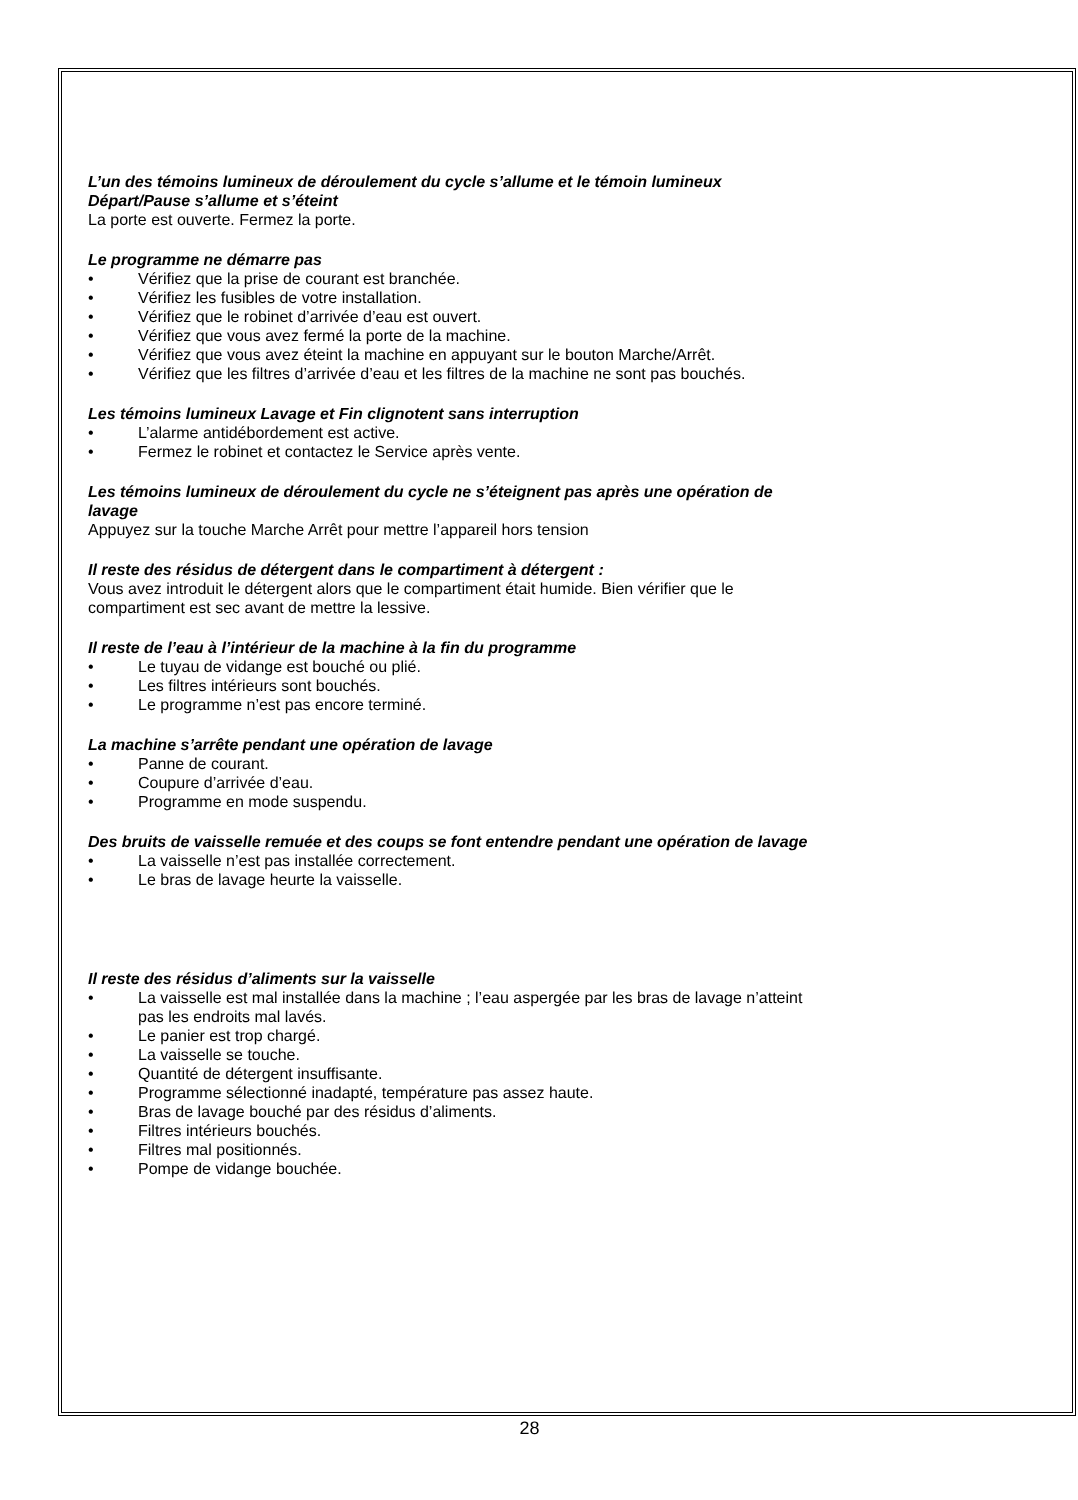L’un des témoins lumineux de déroulement du cycle s’allume et le témoin lumineux
Départ/Pause s’allume et s’éteint
La porte est ouverte. Fermez la porte.
Le programme ne démarre pas
• Vérifiez que la prise de courant est branchée.
• Vérifiez les fusibles de votre installation.
• Vérifiez que le robinet d’arrivée d’eau est ouvert.
• Vérifiez que vous avez fermé la porte de la machine.
• Vérifiez que vous avez éteint la machine en appuyant sur le bouton Marche/Arrêt.
• Vérifiez que les filtres d’arrivée d’eau et les filtres de la machine ne sont pas bouchés.
Les témoins lumineux Lavage et Fin clignotent sans interruption
• L’alarme antidébordement est active.
• Fermez le robinet et contactez le Service après vente.
Les témoins lumineux de déroulement du cycle ne s’éteignent pas après une opération de
lavage
Appuyez sur la touche Marche Arrêt pour mettre l’appareil hors tension
Il reste des résidus de détergent dans le compartiment à détergent :
Vous avez introduit le détergent alors que le compartiment était humide. Bien vérifier que le
compartiment est sec avant de mettre la lessive.
Il reste de l’eau à l’intérieur de la machine à la fin du programme
• Le tuyau de vidange est bouché ou plié.
• Les filtres intérieurs sont bouchés.
• Le programme n’est pas encore terminé.
La machine s’arrête pendant une opération de lavage
• Panne de courant.
• Coupure d’arrivée d’eau.
• Programme en mode suspendu.
Des bruits de vaisselle remuée et des coups se font entendre pendant une opération de lavage
• La vaisselle n’est pas installée correctement.
• Le bras de lavage heurte la vaisselle.
Il reste des résidus d’aliments sur la vaisselle
• La vaisselle est mal installée dans la machine ; l’eau aspergée par les bras de lavage n’atteint
pas les endroits mal lavés.
• Le panier est trop chargé.
• La vaisselle se touche.
• Quantité de détergent insuffisante.
• Programme sélectionné inadapté, température pas assez haute.
• Bras de lavage bouché par des résidus d’aliments.
• Filtres intérieurs bouchés.
• Filtres mal positionnés.
• Pompe de vidange bouchée.
28